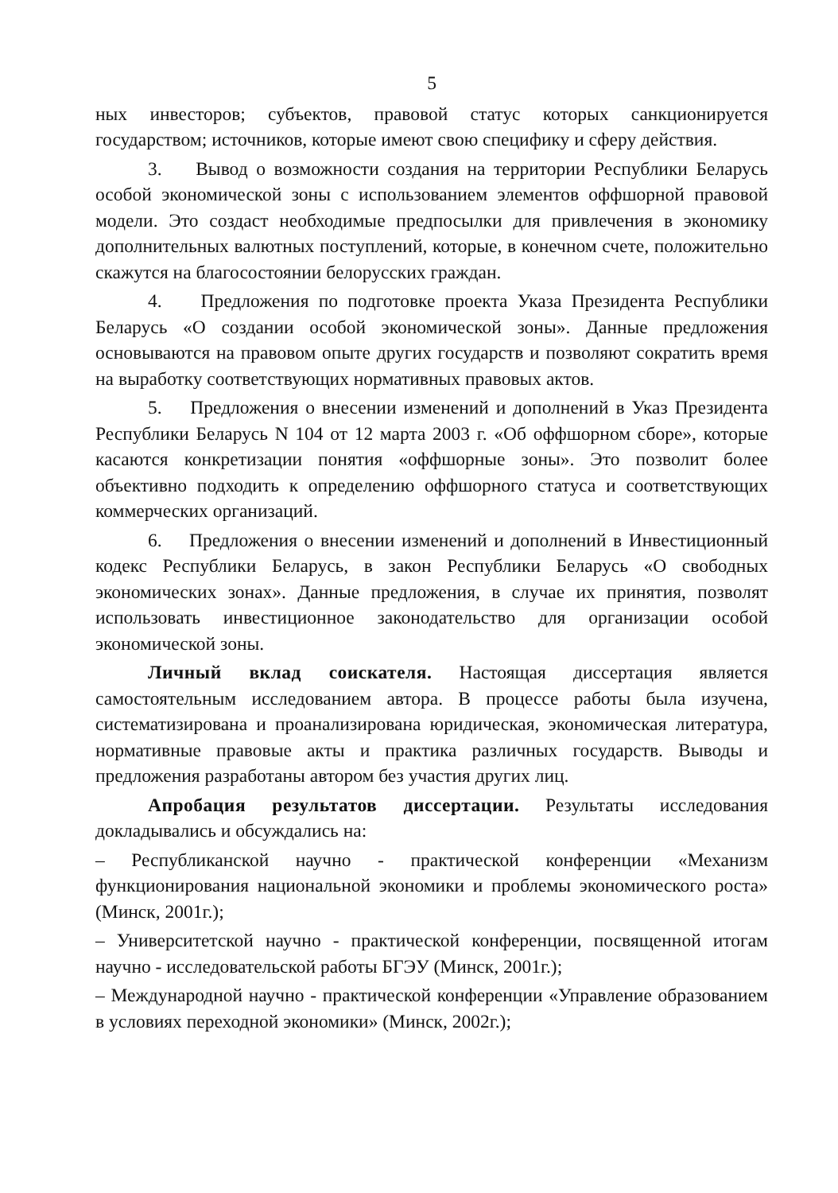5
ных инвесторов; субъектов, правовой статус которых санкционируется государством; источников, которые имеют свою специфику и сферу действия.
3. Вывод о возможности создания на территории Республики Беларусь особой экономической зоны с использованием элементов оффшорной правовой модели. Это создаст необходимые предпосылки для привлечения в экономику дополнительных валютных поступлений, которые, в конечном счете, положительно скажутся на благосостоянии белорусских граждан.
4. Предложения по подготовке проекта Указа Президента Республики Беларусь «О создании особой экономической зоны». Данные предложения основываются на правовом опыте других государств и позволяют сократить время на выработку соответствующих нормативных правовых актов.
5. Предложения о внесении изменений и дополнений в Указ Президента Республики Беларусь N 104 от 12 марта 2003 г. «Об оффшорном сборе», которые касаются конкретизации понятия «оффшорные зоны». Это позволит более объективно подходить к определению оффшорного статуса и соответствующих коммерческих организаций.
6. Предложения о внесении изменений и дополнений в Инвестиционный кодекс Республики Беларусь, в закон Республики Беларусь «О свободных экономических зонах». Данные предложения, в случае их принятия, позволят использовать инвестиционное законодательство для организации особой экономической зоны.
Личный вклад соискателя. Настоящая диссертация является самостоятельным исследованием автора. В процессе работы была изучена, систематизирована и проанализирована юридическая, экономическая литература, нормативные правовые акты и практика различных государств. Выводы и предложения разработаны автором без участия других лиц.
Апробация результатов диссертации. Результаты исследования докладывались и обсуждались на:
– Республиканской научно - практической конференции «Механизм функционирования национальной экономики и проблемы экономического роста» (Минск, 2001г.);
– Университетской научно - практической конференции, посвященной итогам научно - исследовательской работы БГЭУ (Минск, 2001г.);
– Международной научно - практической конференции «Управление образованием в условиях переходной экономики» (Минск, 2002г.);